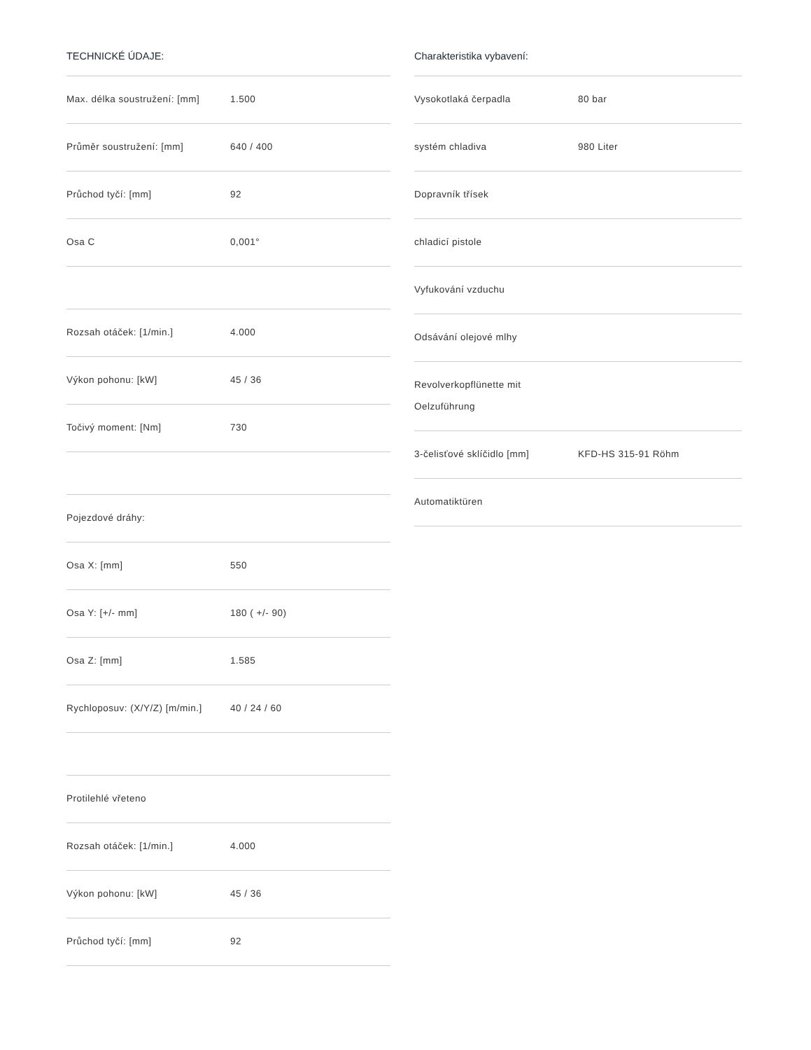TECHNICKÉ ÚDAJE:
| Max. délka soustružení: [mm] | 1.500 |
| Průměr soustružení: [mm] | 640 / 400 |
| Průchod tyčí: [mm] | 92 |
| Osa C | 0,001° |
| Rozsah otáček: [1/min.] | 4.000 |
| Výkon pohonu: [kW] | 45 / 36 |
| Točivý moment: [Nm] | 730 |
| Pojezdové dráhy: | |
| Osa X: [mm] | 550 |
| Osa Y: [+/- mm] | 180 ( +/- 90) |
| Osa Z: [mm] | 1.585 |
| Rychloposuv: (X/Y/Z) [m/min.] | 40 / 24 / 60 |
| Protilehlé vřeteno | |
| Rozsah otáček: [1/min.] | 4.000 |
| Výkon pohonu: [kW] | 45 / 36 |
| Průchod tyčí: [mm] | 92 |
Charakteristika vybavení:
| Vysokotlaká čerpadla | 80 bar |
| systém chladiva | 980 Liter |
| Dopravník třísek | |
| chladicí pistole | |
| Vyfukování vzduchu | |
| Odsávání olejové mlhy | |
| Revolverkopflünette mit Oelzuführung | |
| 3-čelisťové sklíčidlo [mm] | KFD-HS 315-91 Röhm |
| Automatiktüren | |